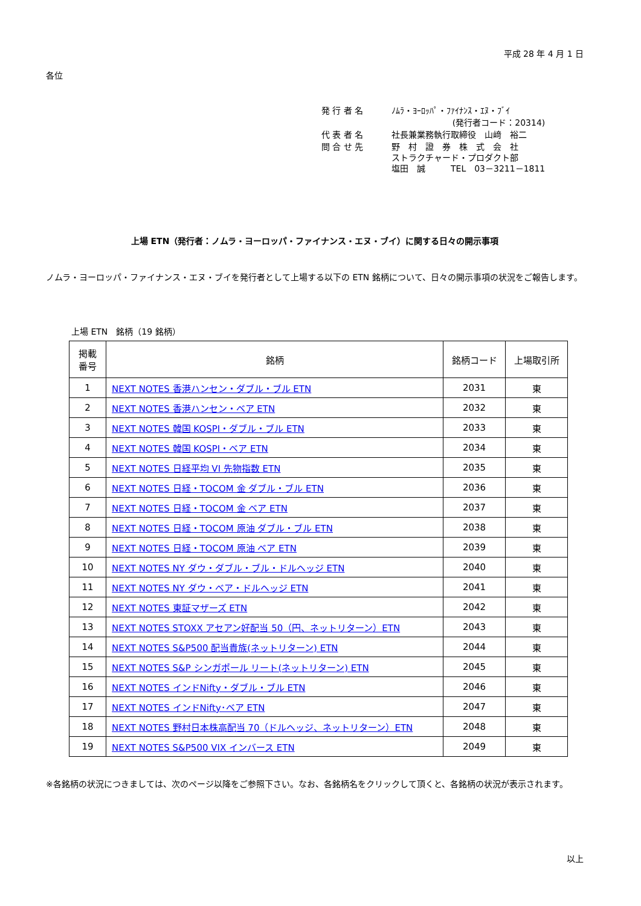平成 28 年 4 月 1 日
各位
| 発 行 者 名 | ﾉﾑﾗ・ﾖｰﾛｯﾊﾟ・ﾌｧｲﾅﾝｽ・ｴﾇ・ﾌﾞｲ |
| | (発行者コード：20314) |
| 代 表 者 名 | 社長兼業務執行取締役 山﨑 裕二 |
| 問 合 せ 先 | 野 村 證 券 株 式 会 社 ストラクチャード・プロダクト部 塩田 誠 TEL 03－3211－1811 |
上場 ETN（発行者：ノムラ・ヨーロッパ・ファイナンス・エヌ・ブイ）に関する日々の開示事項
ノムラ・ヨーロッパ・ファイナンス・エヌ・ブイを発行者として上場する以下の ETN 銘柄について、日々の開示事項の状況をご報告します。
上場 ETN　銘柄（19 銘柄）
| 掲載 番号 | 銘柄 | 銘柄コード | 上場取引所 |
| --- | --- | --- | --- |
| 1 | NEXT NOTES 香港ハンセン・ダブル・ブル ETN | 2031 | 東 |
| 2 | NEXT NOTES 香港ハンセン・ベア ETN | 2032 | 東 |
| 3 | NEXT NOTES 韓国 KOSPI・ダブル・ブル ETN | 2033 | 東 |
| 4 | NEXT NOTES 韓国 KOSPI・ベア ETN | 2034 | 東 |
| 5 | NEXT NOTES 日経平均 VI 先物指数 ETN | 2035 | 東 |
| 6 | NEXT NOTES 日経・TOCOM 金 ダブル・ブル ETN | 2036 | 東 |
| 7 | NEXT NOTES 日経・TOCOM 金 ベア ETN | 2037 | 東 |
| 8 | NEXT NOTES 日経・TOCOM 原油 ダブル・ブル ETN | 2038 | 東 |
| 9 | NEXT NOTES 日経・TOCOM 原油 ベア ETN | 2039 | 東 |
| 10 | NEXT NOTES NY ダウ・ダブル・ブル・ドルヘッジ ETN | 2040 | 東 |
| 11 | NEXT NOTES NY ダウ・ベア・ドルヘッジ ETN | 2041 | 東 |
| 12 | NEXT NOTES 東証マザーズ ETN | 2042 | 東 |
| 13 | NEXT NOTES STOXX アセアン好配当 50（円、ネットリターン）ETN | 2043 | 東 |
| 14 | NEXT NOTES S&P500 配当貴族(ネットリターン) ETN | 2044 | 東 |
| 15 | NEXT NOTES S&P シンガポール リート(ネットリターン) ETN | 2045 | 東 |
| 16 | NEXT NOTES インドNifty・ダブル・ブル ETN | 2046 | 東 |
| 17 | NEXT NOTES インドNifty･ベア ETN | 2047 | 東 |
| 18 | NEXT NOTES 野村日本株高配当 70（ドルヘッジ、ネットリターン）ETN | 2048 | 東 |
| 19 | NEXT NOTES S&P500 VIX インバース ETN | 2049 | 東 |
※各銘柄の状況につきましては、次のページ以降をご参照下さい。なお、各銘柄名をクリックして頂くと、各銘柄の状況が表示されます。
以上